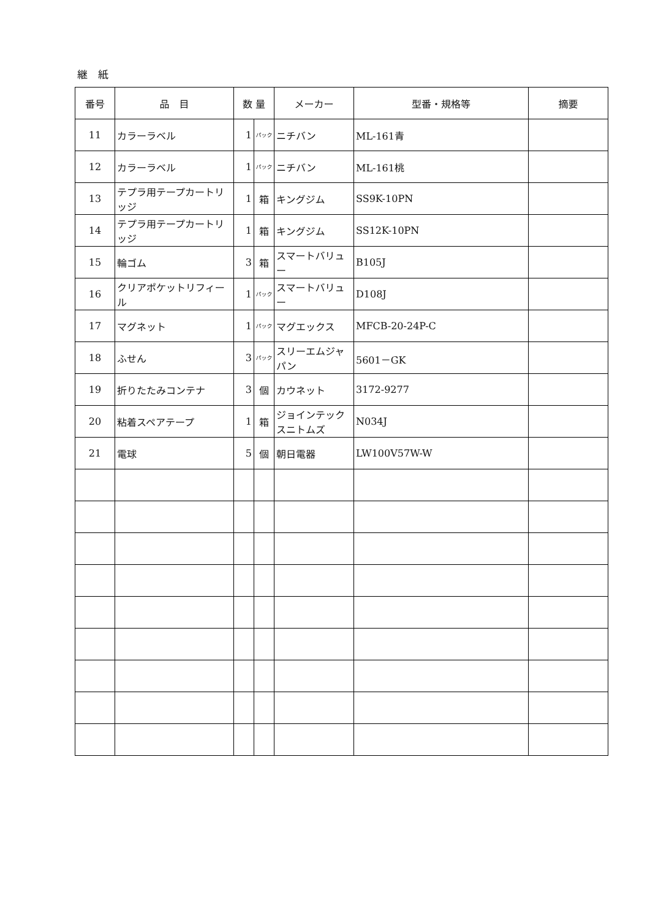継　紙
| 番号 | 品 目 | 数 量 | | メーカー | 型番・規格等 | 摘要 |
| --- | --- | --- | --- | --- | --- | --- |
| 11 | カラーラベル | 1 | パック | ニチバン | ML-161青 | |
| 12 | カラーラベル | 1 | パック | ニチバン | ML-161桃 | |
| 13 | テプラ用テープカートリッジ | 1 | 箱 | キングジム | SS9K-10PN | |
| 14 | テプラ用テープカートリッジ | 1 | 箱 | キングジム | SS12K-10PN | |
| 15 | 輪ゴム | 3 | 箱 | スマートバリュー | B105J | |
| 16 | クリアポケットリフィール | 1 | パック | スマートバリュー | D108J | |
| 17 | マグネット | 1 | パック | マグエックス | MFCB-20-24P-C | |
| 18 | ふせん | 3 | パック | スリーエムジャパン | 5601－GK | |
| 19 | 折りたたみコンテナ | 3 | 個 | カウネット | 3172-9277 | |
| 20 | 粘着スペアテープ | 1 | 箱 | ジョインテックスニトムズ | N034J | |
| 21 | 電球 | 5 | 個 | 朝日電器 | LW100V57W-W | |